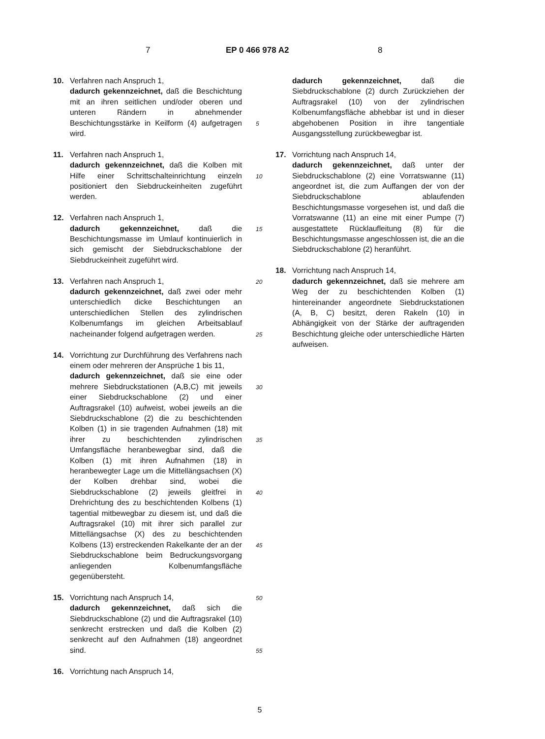7 EP 0 466 978 A2 8
10. Verfahren nach Anspruch 1,
dadurch gekennzeichnet, daß die Beschichtung mit an ihren seitlichen und/oder oberen und unteren Rändern in abnehmender Beschichtungsstärke in Keilform (4) aufgetragen wird.
11. Verfahren nach Anspruch 1,
dadurch gekennzeichnet, daß die Kolben mit Hilfe einer Schrittschalteinrichtung einzeln positioniert den Siebdruckeinheiten zugeführt werden.
12. Verfahren nach Anspruch 1,
dadurch gekennzeichnet, daß die Beschichtungsmasse im Umlauf kontinuierlich in sich gemischt der Siebdruckschablone der Siebdruckeinheit zugeführt wird.
13. Verfahren nach Anspruch 1,
dadurch gekennzeichnet, daß zwei oder mehr unterschiedlich dicke Beschichtungen an unterschiedlichen Stellen des zylindrischen Kolbenumfangs im gleichen Arbeitsablauf nacheinander folgend aufgetragen werden.
14. Vorrichtung zur Durchführung des Verfahrens nach einem oder mehreren der Ansprüche 1 bis 11,
dadurch gekennzeichnet, daß sie eine oder mehrere Siebdruckstationen (A,B,C) mit jeweils einer Siebdruckschablone (2) und einer Auftragsrakel (10) aufweist, wobei jeweils an die Siebdruckschablone (2) die zu beschichtenden Kolben (1) in sie tragenden Aufnahmen (18) mit ihrer zu beschichtenden zylindrischen Umfangsfläche heranbewegbar sind, daß die Kolben (1) mit ihren Aufnahmen (18) in heranbewegter Lage um die Mittellängsachsen (X) der Kolben drehbar sind, wobei die Siebdruckschablone (2) jeweils gleitfrei in Drehrichtung des zu beschichtenden Kolbens (1) tagential mitbewegbar zu diesem ist, und daß die Auftragsrakel (10) mit ihrer sich parallel zur Mittellängsachse (X) des zu beschichtenden Kolbens (13) erstreckenden Rakelkante der an der Siebdruckschablone beim Bedruckungsvorgang anliegenden Kolbenumfangsfläche gegenübersteht.
15. Vorrichtung nach Anspruch 14,
dadurch gekennzeichnet, daß sich die Siebdruckschablone (2) und die Auftragsrakel (10) senkrecht erstrecken und daß die Kolben (2) senkrecht auf den Aufnahmen (18) angeordnet sind.
16. Vorrichtung nach Anspruch 14,
5
10
15
20
25
30
35
40
45
50
55
dadurch gekennzeichnet, daß die Siebdruckschablone (2) durch Zurückziehen der Auftragsrakel (10) von der zylindrischen Kolbenumfangsfläche abhebbar ist und in dieser abgehobenen Position in ihre tangentiale Ausgangsstellung zurückbewegbar ist.
17. Vorrichtung nach Anspruch 14,
dadurch gekennzeichnet, daß unter der Siebdruckschablone (2) eine Vorratswanne (11) angeordnet ist, die zum Auffangen der von der Siebdruckschablone ablaufenden Beschichtungsmasse vorgesehen ist, und daß die Vorratswanne (11) an eine mit einer Pumpe (7) ausgestattete Rücklaufleitung (8) für die Beschichtungsmasse angeschlossen ist, die an die Siebdruckschablone (2) heranführt.
18. Vorrichtung nach Anspruch 14,
dadurch gekennzeichnet, daß sie mehrere am Weg der zu beschichtenden Kolben (1) hintereinander angeordnete Siebdruckstationen (A, B, C) besitzt, deren Rakeln (10) in Abhängigkeit von der Stärke der auftragenden Beschichtung gleiche oder unterschiedliche Härten aufweisen.
5